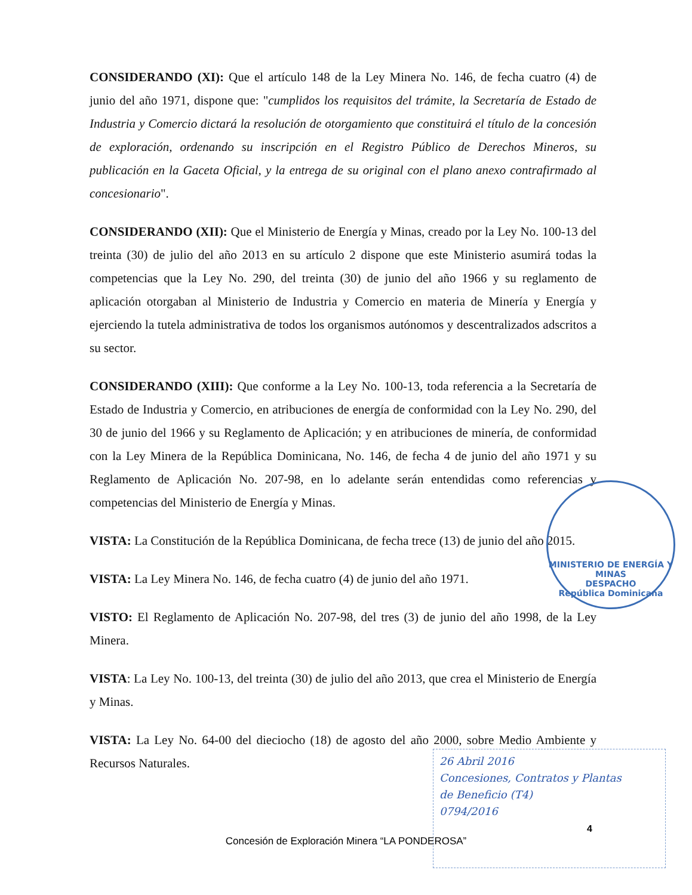CONSIDERANDO (XI): Que el artículo 148 de la Ley Minera No. 146, de fecha cuatro (4) de junio del año 1971, dispone que: "cumplidos los requisitos del trámite, la Secretaría de Estado de Industria y Comercio dictará la resolución de otorgamiento que constituirá el título de la concesión de exploración, ordenando su inscripción en el Registro Público de Derechos Mineros, su publicación en la Gaceta Oficial, y la entrega de su original con el plano anexo contrafirmado al concesionario".
CONSIDERANDO (XII): Que el Ministerio de Energía y Minas, creado por la Ley No. 100-13 del treinta (30) de julio del año 2013 en su artículo 2 dispone que este Ministerio asumirá todas la competencias que la Ley No. 290, del treinta (30) de junio del año 1966 y su reglamento de aplicación otorgaban al Ministerio de Industria y Comercio en materia de Minería y Energía y ejerciendo la tutela administrativa de todos los organismos autónomos y descentralizados adscritos a su sector.
CONSIDERANDO (XIII): Que conforme a la Ley No. 100-13, toda referencia a la Secretaría de Estado de Industria y Comercio, en atribuciones de energía de conformidad con la Ley No. 290, del 30 de junio del 1966 y su Reglamento de Aplicación; y en atribuciones de minería, de conformidad con la Ley Minera de la República Dominicana, No. 146, de fecha 4 de junio del año 1971 y su Reglamento de Aplicación No. 207-98, en lo adelante serán entendidas como referencias y competencias del Ministerio de Energía y Minas.
VISTA: La Constitución de la República Dominicana, de fecha trece (13) de junio del año 2015.
VISTA: La Ley Minera No. 146, de fecha cuatro (4) de junio del año 1971.
VISTO: El Reglamento de Aplicación No. 207-98, del tres (3) de junio del año 1998, de la Ley Minera.
VISTA: La Ley No. 100-13, del treinta (30) de julio del año 2013, que crea el Ministerio de Energía y Minas.
VISTA: La Ley No. 64-00 del dieciocho (18) de agosto del año 2000, sobre Medio Ambiente y Recursos Naturales.
MINISTERIO DE ENERGÍA Y MINAS
DESPACHO
República Dominicana
26 Abril 2016
Concesiones, Contratos y Plantas
de Beneficio (T4)
0794/2016
4
Concesión de Exploración Minera “LA PONDEROSA”